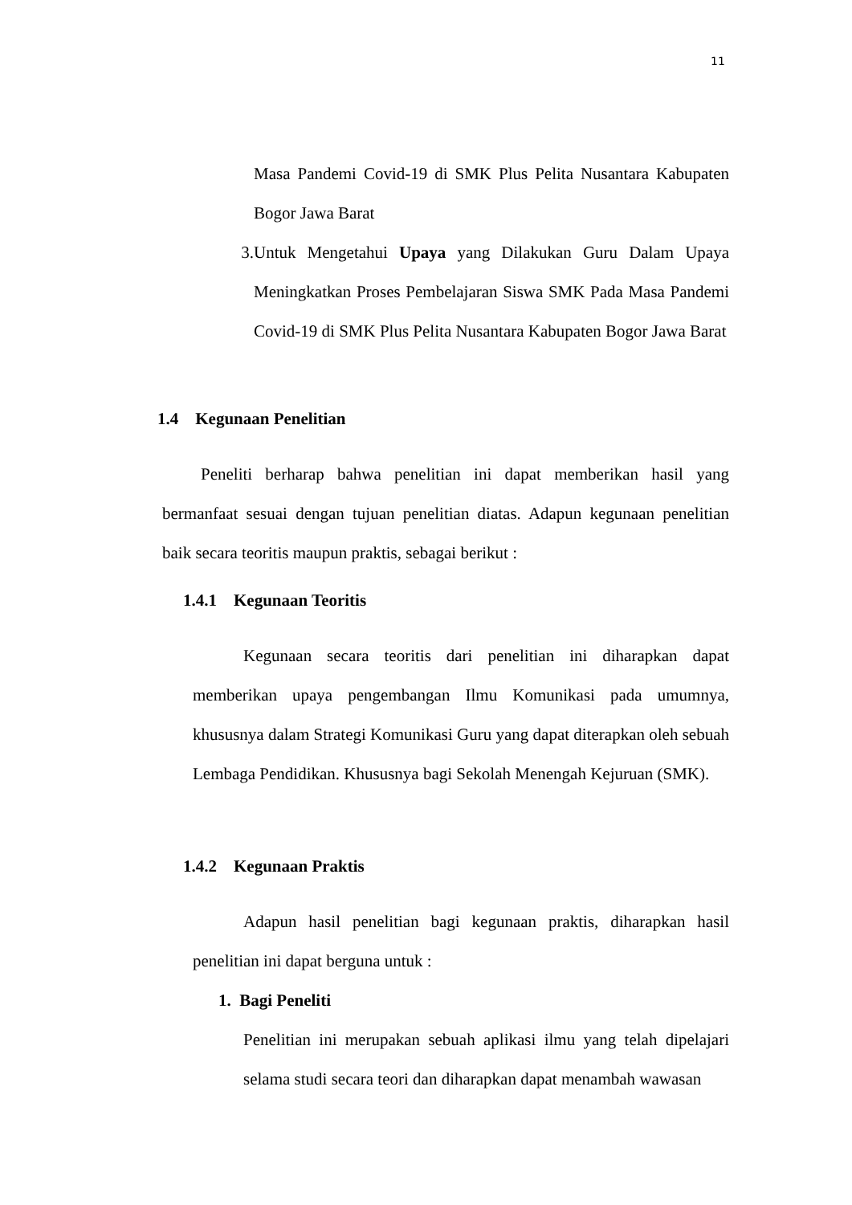11
Masa Pandemi Covid-19 di SMK Plus Pelita Nusantara Kabupaten Bogor Jawa Barat
3. Untuk Mengetahui Upaya yang Dilakukan Guru Dalam Upaya Meningkatkan Proses Pembelajaran Siswa SMK Pada Masa Pandemi Covid-19 di SMK Plus Pelita Nusantara Kabupaten Bogor Jawa Barat
1.4 Kegunaan Penelitian
Peneliti berharap bahwa penelitian ini dapat memberikan hasil yang bermanfaat sesuai dengan tujuan penelitian diatas. Adapun kegunaan penelitian baik secara teoritis maupun praktis, sebagai berikut :
1.4.1 Kegunaan Teoritis
Kegunaan secara teoritis dari penelitian ini diharapkan dapat memberikan upaya pengembangan Ilmu Komunikasi pada umumnya, khususnya dalam Strategi Komunikasi Guru yang dapat diterapkan oleh sebuah Lembaga Pendidikan. Khususnya bagi Sekolah Menengah Kejuruan (SMK).
1.4.2 Kegunaan Praktis
Adapun hasil penelitian bagi kegunaan praktis, diharapkan hasil penelitian ini dapat berguna untuk :
1. Bagi Peneliti
Penelitian ini merupakan sebuah aplikasi ilmu yang telah dipelajari selama studi secara teori dan diharapkan dapat menambah wawasan